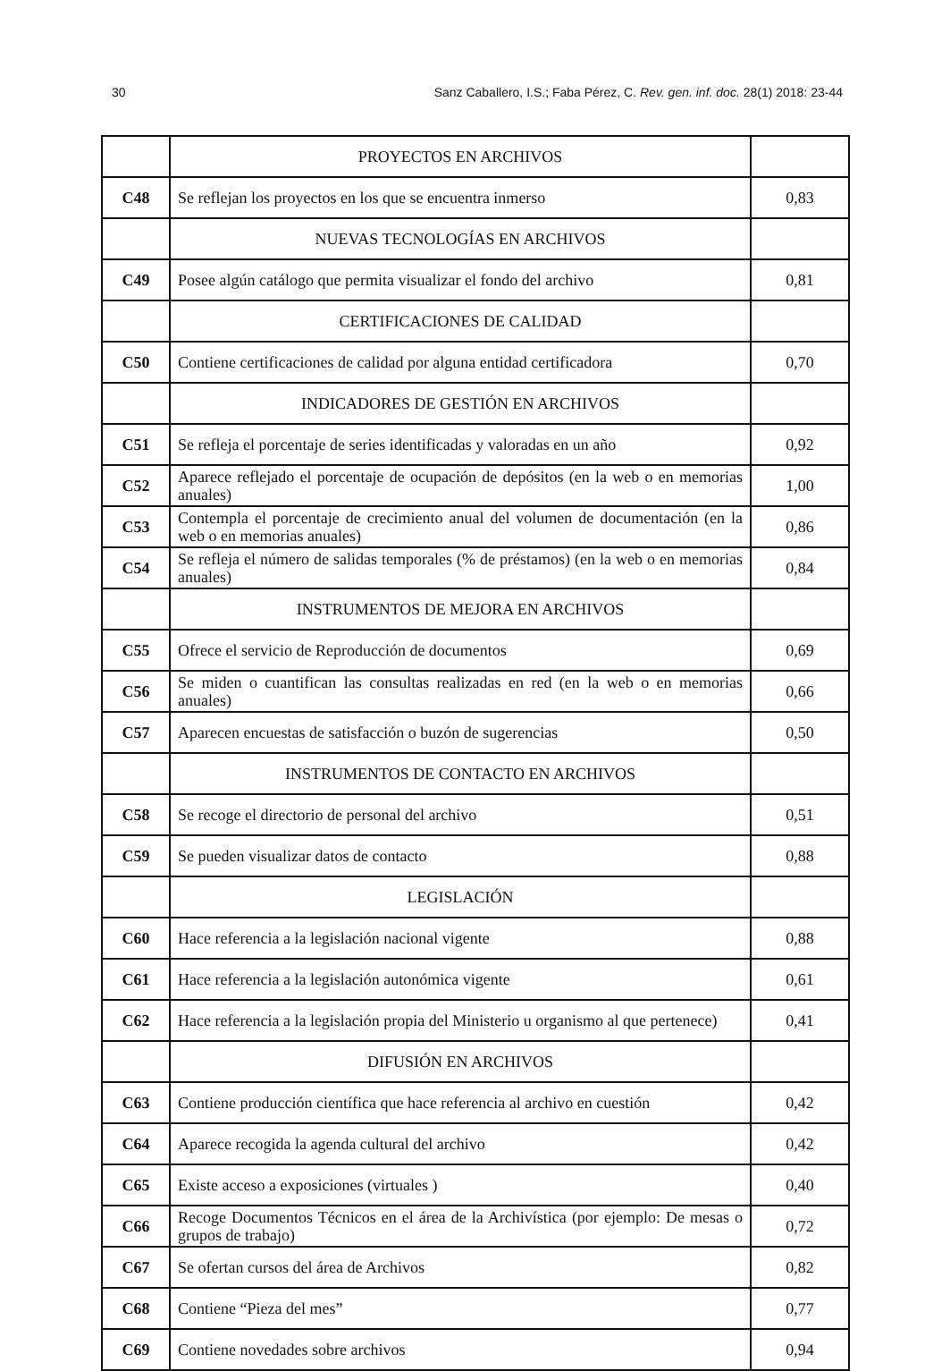30 Sanz Caballero, I.S.; Faba Pérez, C. Rev. gen. inf. doc. 28(1) 2018: 23-44
| | PROYECTOS EN ARCHIVOS | |
| C48 | Se reflejan los proyectos en los que se encuentra inmerso | 0,83 |
| | NUEVAS TECNOLOGÍAS EN ARCHIVOS | |
| C49 | Posee algún catálogo que permita visualizar el fondo del archivo | 0,81 |
| | CERTIFICACIONES DE CALIDAD | |
| C50 | Contiene certificaciones de calidad por alguna entidad certificadora | 0,70 |
| | INDICADORES DE GESTIÓN EN ARCHIVOS | |
| C51 | Se refleja el porcentaje de series identificadas y valoradas en un año | 0,92 |
| C52 | Aparece reflejado el porcentaje de ocupación de depósitos (en la web o en memorias anuales) | 1,00 |
| C53 | Contempla el porcentaje de crecimiento anual del volumen de documentación (en la web o en memorias anuales) | 0,86 |
| C54 | Se refleja el número de salidas temporales (% de préstamos) (en la web o en memorias anuales) | 0,84 |
| | INSTRUMENTOS DE MEJORA EN ARCHIVOS | |
| C55 | Ofrece el servicio de Reproducción de documentos | 0,69 |
| C56 | Se miden o cuantifican las consultas realizadas en red (en la web o en memorias anuales) | 0,66 |
| C57 | Aparecen encuestas de satisfacción o buzón de sugerencias | 0,50 |
| | INSTRUMENTOS DE CONTACTO EN ARCHIVOS | |
| C58 | Se recoge el directorio de personal del archivo | 0,51 |
| C59 | Se pueden visualizar datos de contacto | 0,88 |
| | LEGISLACIÓN | |
| C60 | Hace referencia a la legislación nacional vigente | 0,88 |
| C61 | Hace referencia a la legislación autonómica vigente | 0,61 |
| C62 | Hace referencia a la legislación propia del Ministerio u organismo al que pertenece) | 0,41 |
| | DIFUSIÓN EN ARCHIVOS | |
| C63 | Contiene producción científica que hace referencia al archivo en cuestión | 0,42 |
| C64 | Aparece recogida la agenda cultural del archivo | 0,42 |
| C65 | Existe acceso a exposiciones (virtuales ) | 0,40 |
| C66 | Recoge Documentos Técnicos en el área de la Archivística (por ejemplo: De mesas o grupos de trabajo) | 0,72 |
| C67 | Se ofertan cursos del área de Archivos | 0,82 |
| C68 | Contiene “Pieza del mes” | 0,77 |
| C69 | Contiene novedades sobre archivos | 0,94 |